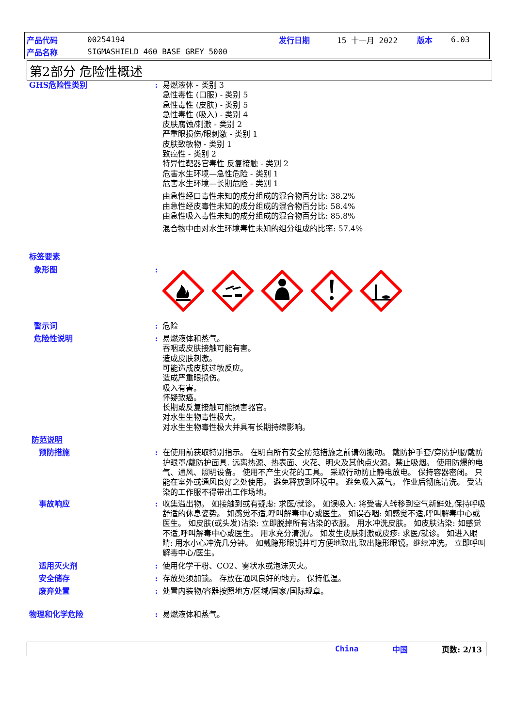产品代码 00254194 发行日期 15 十一月 2022 版本 6.03
产品名称 SIGMASHIELD 460 BASE GREY 5000
第2部分 危险性概述
GHS危险性类别 : 易燃液体 - 类别 3
急性毒性 (口服) - 类别 5
急性毒性 (皮肤) - 类别 5
急性毒性 (吸入) - 类别 4
皮肤腐蚀/刺激 - 类别 2
严重眼损伤/眼刺激 - 类别 1
皮肤致敏物 - 类别 1
致癌性 - 类别 2
特异性靶器官毒性 反复接触 - 类别 2
危害水生环境—急性危险 - 类别 1
危害水生环境—长期危险 - 类别 1
由急性经口毒性未知的成分组成的混合物百分比: 38.2%
由急性经皮毒性未知的成分组成的混合物百分比: 58.4%
由急性吸入毒性未知的成分组成的混合物百分比: 85.8%
混合物中由对水生环境毒性未知的组分组成的比率: 57.4%
标签要素
象形图 :
警示词 : 危险
危险性说明 : 易燃液体和蒸气。
吞咽或皮肤接触可能有害。
造成皮肤刺激。
可能造成皮肤过敏反应。
造成严重眼损伤。
吸入有害。
怀疑致癌。
长期或反复接触可能损害器官。
对水生生物毒性极大。
对水生生物毒性极大并具有长期持续影响。
防范说明
预防措施 : 在使用前获取特别指示。 在明白所有安全防范措施之前请勿搬动。 戴防护手套/穿防护服/戴防护眼罩/戴防护面具. 远离热源、热表面、火花、明火及其他点火源。禁止吸烟。 使用防爆的电气、通风、照明设备。 使用不产生火花的工具。 采取行动防止静电放电。 保持容器密闭。 只能在室外或通风良好之处使用。 避免释放到环境中。 避免吸入蒸气。 作业后彻底清洗。 受沾染的工作服不得带出工作场地。
事故响应 : 收集溢出物。 如接触到或有疑虑: 求医/就诊。 如误吸入: 将受害人转移到空气新鲜处,保持呼吸舒适的休息姿势。 如感觉不适,呼叫解毒中心或医生。 如误吞咽: 如感觉不适,呼叫解毒中心或医生。 如皮肤(或头发)沾染: 立即脱掉所有沾染的衣服。 用水冲洗皮肤。 如皮肤沾染: 如感觉不适,呼叫解毒中心或医生。 用水充分清洗/。 如发生皮肤刺激或皮疹: 求医/就诊。 如进入眼睛: 用水小心冲洗几分钟。 如戴隐形眼镜并可方便地取出,取出隐形眼镜。继续冲洗。 立即呼叫解毒中心/医生。
适用灭火剂 : 使用化学干粉、CO2、雾状水或泡沫灭火。
安全储存 : 存放处须加锁。 存放在通风良好的地方。 保持低温。
废弃处置 : 处置内装物/容器按照地方/区域/国家/国际规章。
物理和化学危险 : 易燃液体和蒸气。
China 中国 页数: 2/13